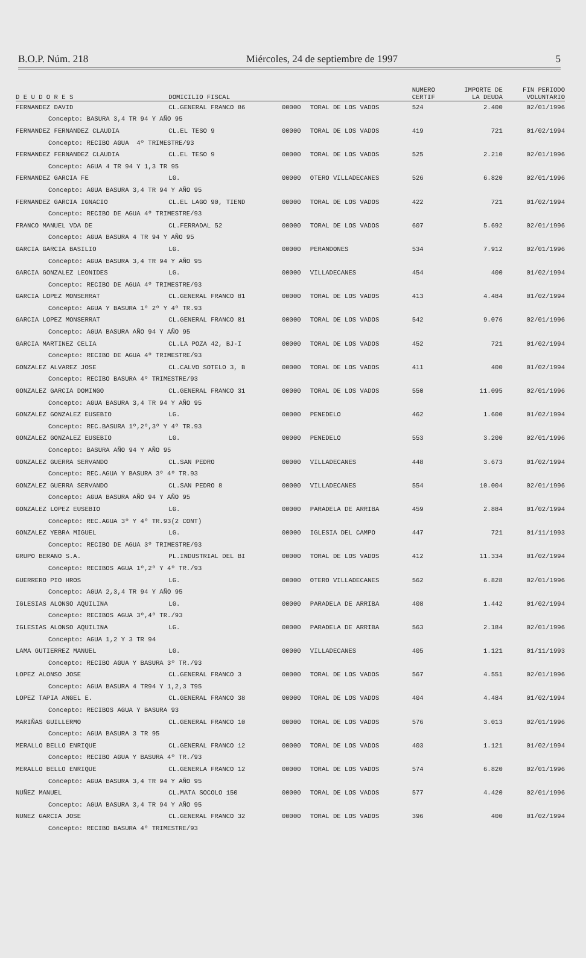B.O.P. Núm. 218 Miércoles, 24 de septiembre de 1997 5
| | | | | NUMERO | IMPORTE DE | FIN PERIODO |
| --- | --- | --- | --- | --- | --- | --- |
| D E U D O R E S | DOMICILIO FISCAL | | | CERTIF | LA DEUDA | VOLUNTARIO |
| FERNANDEZ DAVID | CL.GENERAL FRANCO 86 | 00000 | TORAL DE LOS VADOS | 524 | 2.400 | 02/01/1996 |
| Concepto: BASURA 3,4 TR 94 Y AÑO 95 | | | | | | |
| FERNANDEZ FERNANDEZ CLAUDIA | CL.EL TESO 9 | 00000 | TORAL DE LOS VADOS | 419 | 721 | 01/02/1994 |
| Concepto: RECIBO AGUA 4º TRIMESTRE/93 | | | | | | |
| FERNANDEZ FERNANDEZ CLAUDIA | CL.EL TESO 9 | 00000 | TORAL DE LOS VADOS | 525 | 2.210 | 02/01/1996 |
| Concepto: AGUA 4 TR 94 Y 1,3 TR 95 | | | | | | |
| FERNANDEZ GARCIA FE | LG. | 00000 | OTERO VILLADECANES | 526 | 6.820 | 02/01/1996 |
| Concepto: AGUA BASURA 3,4 TR 94 Y AÑO 95 | | | | | | |
| FERNANDEZ GARCIA IGNACIO | CL.EL LAGO 90, TIEND | 00000 | TORAL DE LOS VADOS | 422 | 721 | 01/02/1994 |
| Concepto: RECIBO DE AGUA 4º TRIMESTRE/93 | | | | | | |
| FRANCO MANUEL VDA DE | CL.FERRADAL 52 | 00000 | TORAL DE LOS VADOS | 607 | 5.692 | 02/01/1996 |
| Concepto: AGUA BASURA 4 TR 94 Y AÑO 95 | | | | | | |
| GARCIA GARCIA BASILIO | LG. | 00000 | PERANDONES | 534 | 7.912 | 02/01/1996 |
| Concepto: AGUA BASURA 3,4 TR 94 Y AÑO 95 | | | | | | |
| GARCIA GONZALEZ LEONIDES | LG. | 00000 | VILLADECANES | 454 | 400 | 01/02/1994 |
| Concepto: RECIBO DE AGUA 4º TRIMESTRE/93 | | | | | | |
| GARCIA LOPEZ MONSERRAT | CL.GENERAL FRANCO 81 | 00000 | TORAL DE LOS VADOS | 413 | 4.484 | 01/02/1994 |
| Concepto: AGUA Y BASURA 1º 2º Y 4º TR.93 | | | | | | |
| GARCIA LOPEZ MONSERRAT | CL.GENERAL FRANCO 81 | 00000 | TORAL DE LOS VADOS | 542 | 9.076 | 02/01/1996 |
| Concepto: AGUA BASURA AÑO 94 Y AÑO 95 | | | | | | |
| GARCIA MARTINEZ CELIA | CL.LA POZA 42, BJ-I | 00000 | TORAL DE LOS VADOS | 452 | 721 | 01/02/1994 |
| Concepto: RECIBO DE AGUA 4º TRIMESTRE/93 | | | | | | |
| GONZALEZ ALVAREZ JOSE | CL.CALVO SOTELO 3, B | 00000 | TORAL DE LOS VADOS | 411 | 400 | 01/02/1994 |
| Concepto: RECIBO BASURA 4º TRIMESTRE/93 | | | | | | |
| GONZALEZ GARCIA DOMINGO | CL.GENERAL FRANCO 31 | 00000 | TORAL DE LOS VADOS | 550 | 11.095 | 02/01/1996 |
| Concepto: AGUA BASURA 3,4 TR 94 Y AÑO 95 | | | | | | |
| GONZALEZ GONZALEZ EUSEBIO | LG. | 00000 | PENEDELO | 462 | 1.600 | 01/02/1994 |
| Concepto: REC.BASURA 1º,2º,3º Y 4º TR.93 | | | | | | |
| GONZALEZ GONZALEZ EUSEBIO | LG. | 00000 | PENEDELO | 553 | 3.200 | 02/01/1996 |
| Concepto: BASURA AÑO 94 Y AÑO 95 | | | | | | |
| GONZALEZ GUERRA SERVANDO | CL.SAN PEDRO | 00000 | VILLADECANES | 448 | 3.673 | 01/02/1994 |
| Concepto: REC.AGUA Y BASURA 3º 4º TR.93 | | | | | | |
| GONZALEZ GUERRA SERVANDO | CL.SAN PEDRO 8 | 00000 | VILLADECANES | 554 | 10.004 | 02/01/1996 |
| Concepto: AGUA BASURA AÑO 94 Y AÑO 95 | | | | | | |
| GONZALEZ LOPEZ EUSEBIO | LG. | 00000 | PARADELA DE ARRIBA | 459 | 2.884 | 01/02/1994 |
| Concepto: REC.AGUA 3º Y 4º TR.93(2 CONT) | | | | | | |
| GONZALEZ YEBRA MIGUEL | LG. | 00000 | IGLESIA DEL CAMPO | 447 | 721 | 01/11/1993 |
| Concepto: RECIBO DE AGUA 3º TRIMESTRE/93 | | | | | | |
| GRUPO BERANO S.A. | PL.INDUSTRIAL DEL BI | 00000 | TORAL DE LOS VADOS | 412 | 11.334 | 01/02/1994 |
| Concepto: RECIBOS AGUA 1º,2º Y 4º TR./93 | | | | | | |
| GUERRERO PIO HROS | LG. | 00000 | OTERO VILLADECANES | 562 | 6.828 | 02/01/1996 |
| Concepto: AGUA 2,3,4 TR 94 Y AÑO 95 | | | | | | |
| IGLESIAS ALONSO AQUILINA | LG. | 00000 | PARADELA DE ARRIBA | 408 | 1.442 | 01/02/1994 |
| Concepto: RECIBOS AGUA 3º,4º TR./93 | | | | | | |
| IGLESIAS ALONSO AQUILINA | LG. | 00000 | PARADELA DE ARRIBA | 563 | 2.184 | 02/01/1996 |
| Concepto: AGUA 1,2 Y 3 TR 94 | | | | | | |
| LAMA GUTIERREZ MANUEL | LG. | 00000 | VILLADECANES | 405 | 1.121 | 01/11/1993 |
| Concepto: RECIBO AGUA Y BASURA 3º TR./93 | | | | | | |
| LOPEZ ALONSO JOSE | CL.GENERAL FRANCO 3 | 00000 | TORAL DE LOS VADOS | 567 | 4.551 | 02/01/1996 |
| Concepto: AGUA BASURA 4 TR94 Y 1,2,3 T95 | | | | | | |
| LOPEZ TAPIA ANGEL E. | CL.GENERAL FRANCO 38 | 00000 | TORAL DE LOS VADOS | 404 | 4.484 | 01/02/1994 |
| Concepto: RECIBOS AGUA Y BASURA 93 | | | | | | |
| MARIÑAS GUILLERMO | CL.GENERAL FRANCO 10 | 00000 | TORAL DE LOS VADOS | 576 | 3.013 | 02/01/1996 |
| Concepto: AGUA BASURA 3 TR 95 | | | | | | |
| MERALLO BELLO ENRIQUE | CL.GENERAL FRANCO 12 | 00000 | TORAL DE LOS VADOS | 403 | 1.121 | 01/02/1994 |
| Concepto: RECIBO AGUA Y BASURA 4º TR./93 | | | | | | |
| MERALLO BELLO ENRIQUE | CL.GENERLA FRANCO 12 | 00000 | TORAL DE LOS VADOS | 574 | 6.820 | 02/01/1996 |
| Concepto: AGUA BASURA 3,4 TR 94 Y AÑO 95 | | | | | | |
| NUÑEZ MANUEL | CL.MATA SOCOLO 150 | 00000 | TORAL DE LOS VADOS | 577 | 4.420 | 02/01/1996 |
| Concepto: AGUA BASURA 3,4 TR 94 Y AÑO 95 | | | | | | |
| NUNEZ GARCIA JOSE | CL.GENERAL FRANCO 32 | 00000 | TORAL DE LOS VADOS | 396 | 400 | 01/02/1994 |
| Concepto: RECIBO BASURA 4º TRIMESTRE/93 | | | | | | |